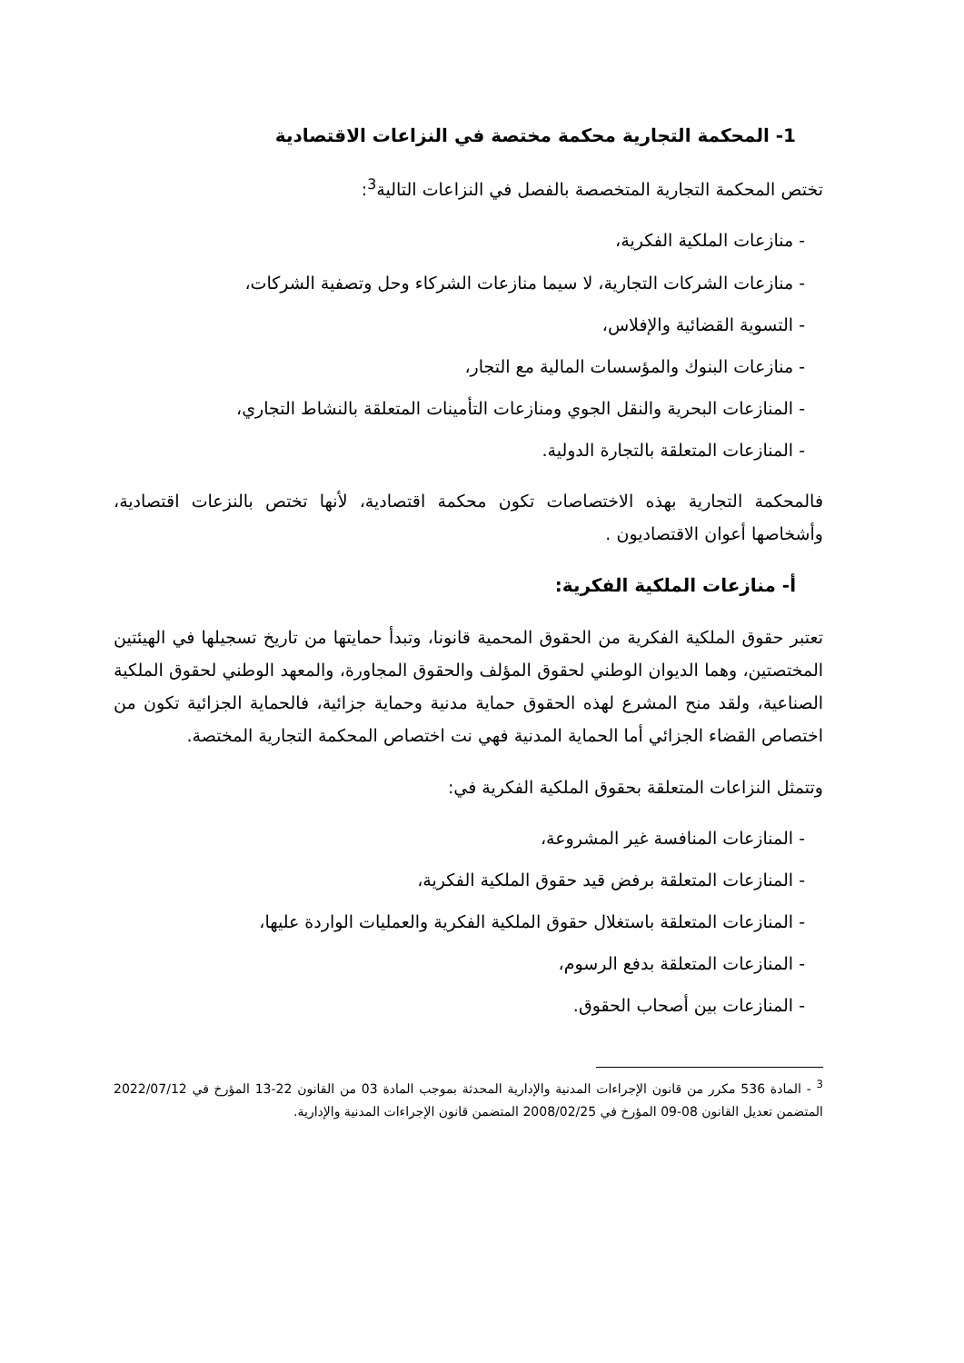1- المحكمة التجارية محكمة مختصة في النزاعات الاقتصادية
تختص المحكمة التجارية المتخصصة بالفصل في النزاعات التالية<sup>3</sup>:
- منازعات الملكية الفكرية،
- منازعات الشركات التجارية، لا سيما منازعات الشركاء وحل وتصفية الشركات،
- التسوية القضائية والإفلاس،
- منازعات البنوك والمؤسسات المالية مع التجار،
- المنازعات البحرية والنقل الجوي ومنازعات التأمينات المتعلقة بالنشاط التجاري،
- المنازعات المتعلقة بالتجارة الدولية.
فالمحكمة التجارية بهذه الاختصاصات تكون محكمة اقتصادية، لأنها تختص بالنزعات اقتصادية، وأشخاصها أعوان الاقتصاديون .
أ- منازعات الملكية الفكرية:
تعتبر حقوق الملكية الفكرية من الحقوق المحمية قانونا، وتبدأ حمايتها من تاريخ تسجيلها في الهيئتين المختصتين، وهما الديوان الوطني لحقوق المؤلف والحقوق المجاورة، والمعهد الوطني لحقوق الملكية الصناعية، ولقد منح المشرع لهذه الحقوق حماية مدنية وحماية جزائية، فالحماية الجزائية تكون من اختصاص القضاء الجزائي أما الحماية المدنية فهي نت اختصاص المحكمة التجارية المختصة.
وتتمثل النزاعات المتعلقة بحقوق الملكية الفكرية في:
- المنازعات المنافسة غير المشروعة،
- المنازعات المتعلقة برفض قيد حقوق الملكية الفكرية،
- المنازعات المتعلقة باستغلال حقوق الملكية الفكرية والعمليات الواردة عليها،
- المنازعات المتعلقة بدفع الرسوم،
- المنازعات بين أصحاب الحقوق.
<sup>3</sup> - المادة 536 مكرر من قانون الإجراءات المدنية والإدارية المحدثة بموجب المادة 03 من القانون 22-13 المؤرخ في 2022/07/12 المتضمن تعديل القانون 08-09 المؤرخ في 2008/02/25 المتضمن قانون الإجراءات المدنية والإدارية.